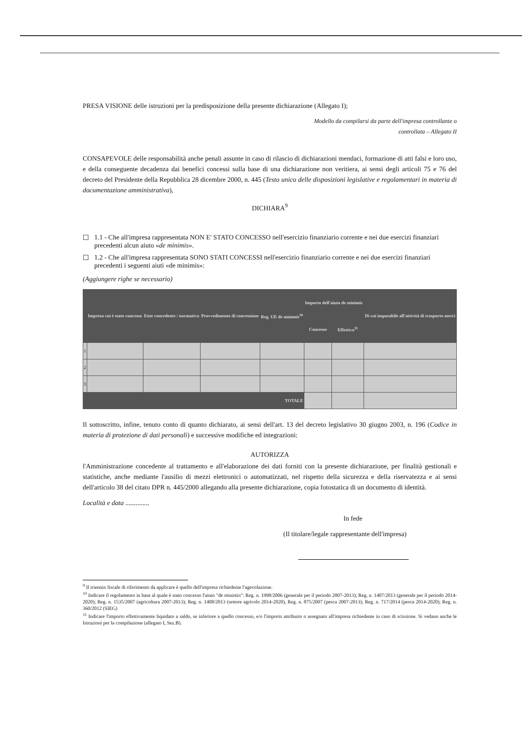PRESA VISIONE delle istruzioni per la predisposizione della presente dichiarazione (Allegato I);
Modello da compilarsi da parte dell'impresa controllante o
controllata – Allegato II
CONSAPEVOLE delle responsabilità anche penali assunte in caso di rilascio di dichiarazioni mendaci, formazione di atti falsi e loro uso, e della conseguente decadenza dai benefici concessi sulla base di una dichiarazione non veritiera, ai sensi degli articoli 75 e 76 del decreto del Presidente della Repubblica 28 dicembre 2000, n. 445 (Testo unico delle disposizioni legislative e regolamentari in materia di documentazione amministrativa),
DICHIARA<sup>9</sup>
☐ 1.1 - Che all'impresa rappresentata NON E' STATO CONCESSO nell'esercizio finanziario corrente e nei due esercizi finanziari precedenti alcun aiuto «de minimis».
☐ 1.2 - Che all'impresa rappresentata SONO STATI CONCESSI nell'esercizio finanziario corrente e nei due esercizi finanziari precedenti i seguenti aiuti «de minimis»:
(Aggiungere righe se necessario)
| | Impresa cui è stato concesso | Ente concedente / normativa | Provvedimento di concessione | Reg. UE de minimis<sup>10</sup> | Importo dell'aiuto de minimis | | Di cui imputabile all'attività di trasporto merci |
| --- | --- | --- | --- | --- | --- | --- | --- |
| | | | | | Concesso | Effettivo<sup>11</sup> | |
| 1 | | | | | | | |
| 2 | | | | | | | |
| 3 | | | | | | | |
| TOTALE | | | | | | | |
Il sottoscritto, infine, tenuto conto di quanto dichiarato, ai sensi dell'art. 13 del decreto legislativo 30 giugno 2003, n. 196 (Codice in materia di protezione di dati personali) e successive modifiche ed integrazioni:
AUTORIZZA
l'Amministrazione concedente al trattamento e all'elaborazione dei dati forniti con la presente dichiarazione, per finalità gestionali e statistiche, anche mediante l'ausilio di mezzi elettronici o automatizzati, nel rispetto della sicurezza e della riservatezza e ai sensi dell'articolo 38 del citato DPR n. 445/2000 allegando alla presente dichiarazione, copia fotostatica di un documento di identità.
Località e data ..............
In fede
(Il titolare/legale rappresentante dell'impresa)
<sup>9</sup> Il triennio fiscale di riferimento da applicare è quello dell'impresa richiedente l'agevolazione.
<sup>10</sup> Indicare il regolamento in base al quale è stato concesso l'aiuto "de minimis": Reg. n. 1998/2006 (generale per il periodo 2007-2013); Reg. n. 1407/2013 (generale per il periodo 2014-2020); Reg. n. 1535/2007 (agricoltura 2007-2013); Reg. n. 1408/2013 (settore agricolo 2014-2020), Reg. n. 875/2007 (pesca 2007-2013); Reg. n. 717/2014 (pesca 2014-2020); Reg. n. 360/2012 (SIEG)
<sup>11</sup> Indicare l'importo effettivamente liquidato a saldo, se inferiore a quello concesso, e/o l'importo attribuito o assegnato all'impresa richiedente in caso di scissione. Si vedano anche le Istruzioni per la compilazione (allegato I, Sez.B).